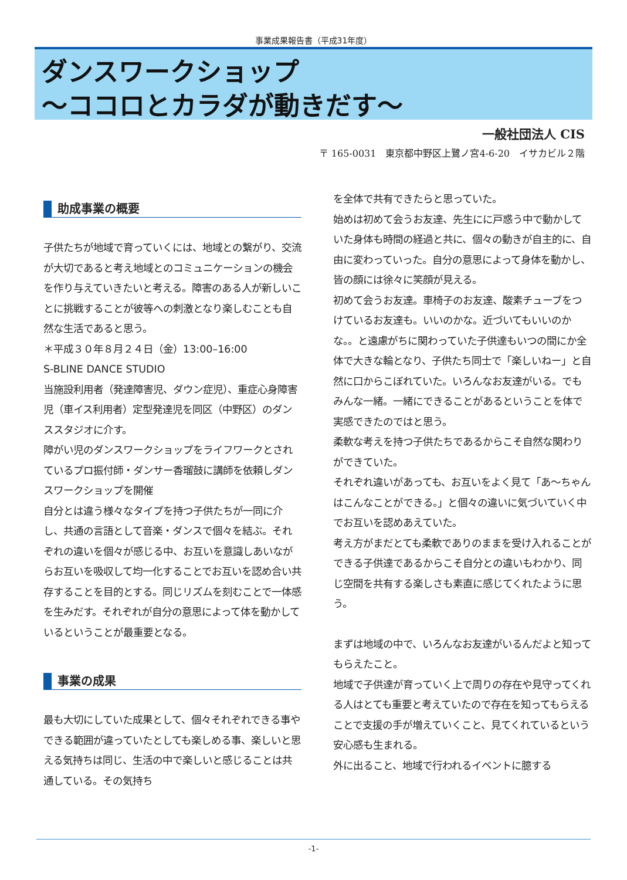事業成果報告書（平成31年度）
ダンスワークショップ
～ココロとカラダが動きだす～
一般社団法人 CIS
〒 165-0031　東京都中野区上鷺ノ宮4-6-20　イサカビル２階
助成事業の概要
子供たちが地域で育っていくには、地域との繋がり、交流が大切であると考え地域とのコミュニケーションの機会を作り与えていきたいと考える。障害のある人が新しいことに挑戦することが彼等への刺激となり楽しむことも自然な生活であると思う。
＊平成３０年８月２４日（金）13:00–16:00
S-BLINE DANCE STUDIO
当施設利用者（発達障害児、ダウン症児）、重症心身障害児（車イス利用者）定型発達児を同区（中野区）のダンススタジオに介す。
障がい児のダンスワークショップをライフワークとされているプロ振付師・ダンサー香瑠鼓に講師を依頼しダンスワークショップを開催
自分とは違う様々なタイプを持つ子供たちが一同に介し、共通の言語として音楽・ダンスで個々を結ぶ。それぞれの違いを個々が感じる中、お互いを意識しあいながらお互いを吸収して均一化することでお互いを認め合い共存することを目的とする。同じリズムを刻むことで一体感を生みだす。それぞれが自分の意思によって体を動かしているということが最重要となる。
事業の成果
最も大切にしていた成果として、個々それぞれできる事やできる範囲が違っていたとしても楽しめる事、楽しいと思える気持ちは同じ、生活の中で楽しいと感じることは共通している。その気持ち
を全体で共有できたらと思っていた。
始めは初めて会うお友達、先生にに戸惑う中で動かしていた身体も時間の経過と共に、個々の動きが自主的に、自由に変わっていった。自分の意思によって身体を動かし、皆の顔には徐々に笑顔が見える。
初めて会うお友達。車椅子のお友達、酸素チューブをつけているお友達も。いいのかな。近づいてもいいのかな。。と遠慮がちに関わっていた子供達もいつの間にか全体で大きな輪となり、子供たち同士で「楽しいねー」と自然に口からこぼれていた。いろんなお友達がいる。でもみんな一緒。一緒にできることがあるということを体で実感できたのではと思う。
柔軟な考えを持つ子供たちであるからこそ自然な関わりができていた。
それぞれ違いがあっても、お互いをよく見て「あ～ちゃんはこんなことができる。」と個々の違いに気づいていく中でお互いを認めあえていた。
考え方がまだとても柔軟でありのままを受け入れることができる子供達であるからこそ自分との違いもわかり、同じ空間を共有する楽しさも素直に感じてくれたように思う。
まずは地域の中で、いろんなお友達がいるんだよと知ってもらえたこと。
地域で子供達が育っていく上で周りの存在や見守ってくれる人はとても重要と考えていたので存在を知ってもらえることで支援の手が増えていくこと、見てくれているという安心感も生まれる。
外に出ること、地域で行われるイベントに臆する
-1-